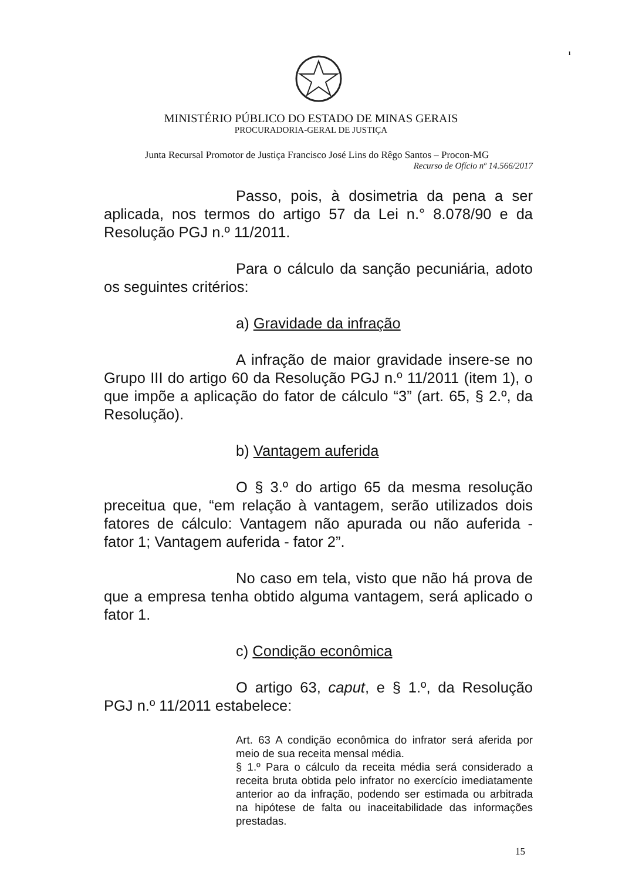1
MINISTÉRIO PÚBLICO DO ESTADO DE MINAS GERAIS
PROCURADORIA-GERAL DE JUSTIÇA
Junta Recursal Promotor de Justiça Francisco José Lins do Rêgo Santos – Procon-MG
Recurso de Ofício nº 14.566/2017
Passo, pois, à dosimetria da pena a ser aplicada, nos termos do artigo 57 da Lei n.° 8.078/90 e da Resolução PGJ n.º 11/2011.
Para o cálculo da sanção pecuniária, adoto os seguintes critérios:
a) Gravidade da infração
A infração de maior gravidade insere-se no Grupo III do artigo 60 da Resolução PGJ n.º 11/2011 (item 1), o que impõe a aplicação do fator de cálculo “3” (art. 65, § 2.º, da Resolução).
b) Vantagem auferida
O § 3.º do artigo 65 da mesma resolução preceitua que, “em relação à vantagem, serão utilizados dois fatores de cálculo: Vantagem não apurada ou não auferida - fator 1; Vantagem auferida - fator 2”.
No caso em tela, visto que não há prova de que a empresa tenha obtido alguma vantagem, será aplicado o fator 1.
c) Condição econômica
O artigo 63, caput, e § 1.º, da Resolução PGJ n.º 11/2011 estabelece:
Art. 63 A condição econômica do infrator será aferida por meio de sua receita mensal média.
§ 1.º Para o cálculo da receita média será considerado a receita bruta obtida pelo infrator no exercício imediatamente anterior ao da infração, podendo ser estimada ou arbitrada na hipótese de falta ou inaceitabilidade das informações prestadas.
15